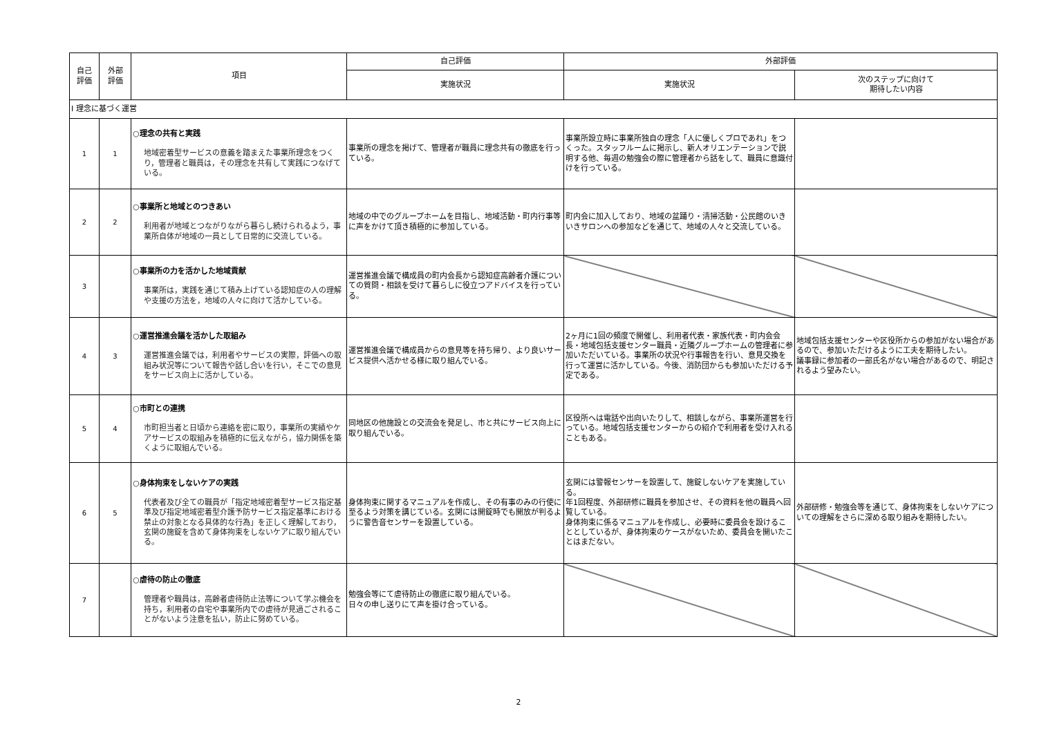| 自己 評価 | 外部 評価 | 項目 | 自己評価 | 外部評価 | |
| --- | --- | --- | --- | --- | --- |
| | | | 実施状況 | 実施状況 | 次のステップに向けて 期待したい内容 |
| Ⅰ 理念に基づく運営 | | | | | |
| 1 | 1 | ○理念の共有と実践 地域密着型サービスの意義を踏まえた事業所理念をつくり，管理者と職員は，その理念を共有して実践につなげている。 | 事業所の理念を掲げて、管理者が職員に理念共有の徹底を行っている。 | 事業所設立時に事業所独自の理念「人に優しくプロであれ」をつくった。スタッフルームに掲示し、新人オリエンテーションで説明する他、毎週の勉強会の際に管理者から話をして、職員に意識付けを行っている。 | |
| 2 | 2 | ○事業所と地域とのつきあい 利用者が地域とつながりながら暮らし続けられるよう，事業所自体が地域の一員として日常的に交流している。 | 地域の中でのグループホームを目指し、地域活動・町内行事等に声をかけて頂き積極的に参加している。 | 町内会に加入しており、地域の盆踊り・清掃活動・公民館のいきいきサロンへの参加などを通じて、地域の人々と交流している。 | |
| 3 | | ○事業所の力を活かした地域貢献 事業所は，実践を通じて積み上げている認知症の人の理解や支援の方法を，地域の人々に向けて活かしている。 | 運営推進会議で構成員の町内会長から認知症高齢者介護についての質問・相談を受けて暮らしに役立つアドバイスを行っている。 | | |
| 4 | 3 | ○運営推進会議を活かした取組み 運営推進会議では，利用者やサービスの実際，評価への取組み状況等について報告や話し合いを行い，そこでの意見をサービス向上に活かしている。 | 運営推進会議で構成員からの意見等を持ち帰り、より良いサービス提供へ活かせる様に取り組んでいる。 | 2ヶ月に1回の頻度で開催し、利用者代表・家族代表・町内会会長・地域包括支援センター職員・近隣グループホームの管理者に参加いただいている。事業所の状況や行事報告を行い、意見交換を行って運営に活かしている。今後、消防団からも参加いただける予定である。 | 地域包括支援センターや区役所からの参加がない場合があるので、参加いただけるように工夫を期待したい。 議事録に参加者の一部氏名がない場合があるので、明記されるよう望みたい。 |
| 5 | 4 | ○市町との連携 市町担当者と日頃から連絡を密に取り，事業所の実績やケアサービスの取組みを積極的に伝えながら，協力関係を築くように取組んでいる。 | 同地区の他施設との交流会を発足し、市と共にサービス向上に取り組んでいる。 | 区役所へは電話や出向いたりして、相談しながら、事業所運営を行っている。地域包括支援センターからの紹介で利用者を受け入れることもある。 | |
| 6 | 5 | ○身体拘束をしないケアの実践 代表者及び全ての職員が「指定地域密着型サービス指定基準及び指定地域密着型介護予防サービス指定基準における禁止の対象となる具体的な行為」を正しく理解しており，玄関の施錠を含めて身体拘束をしないケアに取り組んでいる。 | 身体拘束に関するマニュアルを作成し、その有事のみの行使に至るよう対策を講じている。玄関には開錠時でも開放が判るように警告音センサーを設置している。 | 玄関には警報センサーを設置して、施錠しないケアを実施している。 年1回程度、外部研修に職員を参加させ、その資料を他の職員へ回覧している。 身体拘束に係るマニュアルを作成し、必要時に委員会を設けることとしているが、身体拘束のケースがないため、委員会を開いたことはまだない。 | 外部研修・勉強会等を通じて、身体拘束をしないケアについての理解をさらに深める取り組みを期待したい。 |
| 7 | | ○虐待の防止の徹底 管理者や職員は，高齢者虐待防止法等について学ぶ機会を持ち，利用者の自宅や事業所内での虐待が見過ごされることがないよう注意を払い，防止に努めている。 | 勉強会等にて虐待防止の徹底に取り組んでいる。 日々の申し送りにて声を掛け合っている。 | | |
2